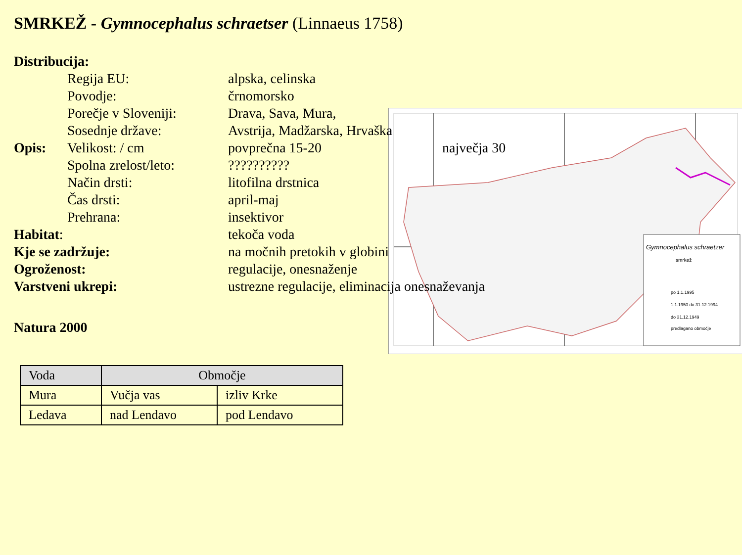SMRKEŽ - Gymnocephalus schraetser (Linnaeus 1758)
Gymnocephalus schraetzer
smrkež
po 1.1.1995
1.1.1950 do 31.12.1994
do 31.12.1949
predlagano območje
Distribucija:
Regija EU: alpska, celinska
Povodje: črnomorsko
Porečje v Sloveniji:
Drava, Sava, Mura,
Sosednje države: Avstrija, Madžarska, Hrvaška
Opis: Velikost: / cm povprečna 15-20 največja 30
Spolna zrelost/leto:
??????????
Način drsti: litofilna drstnica
Čas drsti: april-maj
Prehrana: insektivor
Habitat: tekoča voda
Kje se zadržuje: na močnih pretokih v globini
Ogroženost: regulacije, onesnaženje
Varstveni ukrepi: ustrezne regulacije, eliminacija onesnaževanja
Natura 2000
| Voda | Območje | |
| --- | --- | --- |
| Mura | Vučja vas | izliv Krke |
| Ledava | nad Lendavo | pod Lendavo |